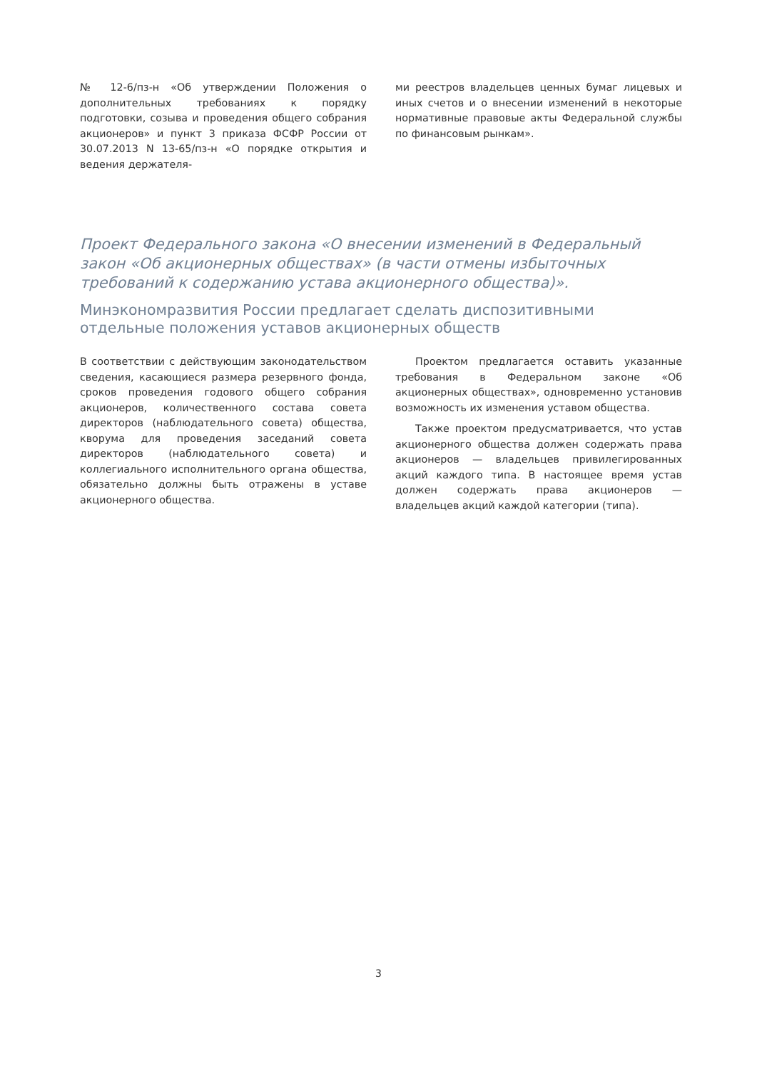№ 12-6/пз-н «Об утверждении Положения о дополнительных требованиях к порядку подготовки, созыва и проведения общего собрания акционеров» и пункт 3 приказа ФСФР России от 30.07.2013 N 13-65/пз-н «О порядке открытия и ведения держателя-
ми реестров владельцев ценных бумаг лицевых и иных счетов и о внесении изменений в некоторые нормативные правовые акты Федеральной службы по финансовым рынкам».
Проект Федерального закона «О внесении изменений в Федеральный закон «Об акционерных обществах» (в части отмены избыточных требований к содержанию устава акционерного общества)».
Минэкономразвития России предлагает сделать диспозитивными отдельные положения уставов акционерных обществ
В соответствии с действующим законодательством сведения, касающиеся размера резервного фонда, сроков проведения годового общего собрания акционеров, количественного состава совета директоров (наблюдательного совета) общества, кворума для проведения заседаний совета директоров (наблюдательного совета) и коллегиального исполнительного органа общества, обязательно должны быть отражены в уставе акционерного общества.
Проектом предлагается оставить указанные требования в Федеральном законе «Об акционерных обществах», одновременно установив возможность их изменения уставом общества.
Также проектом предусматривается, что устав акционерного общества должен содержать права акционеров — владельцев привилегированных акций каждого типа. В настоящее время устав должен содержать права акционеров — владельцев акций каждой категории (типа).
3